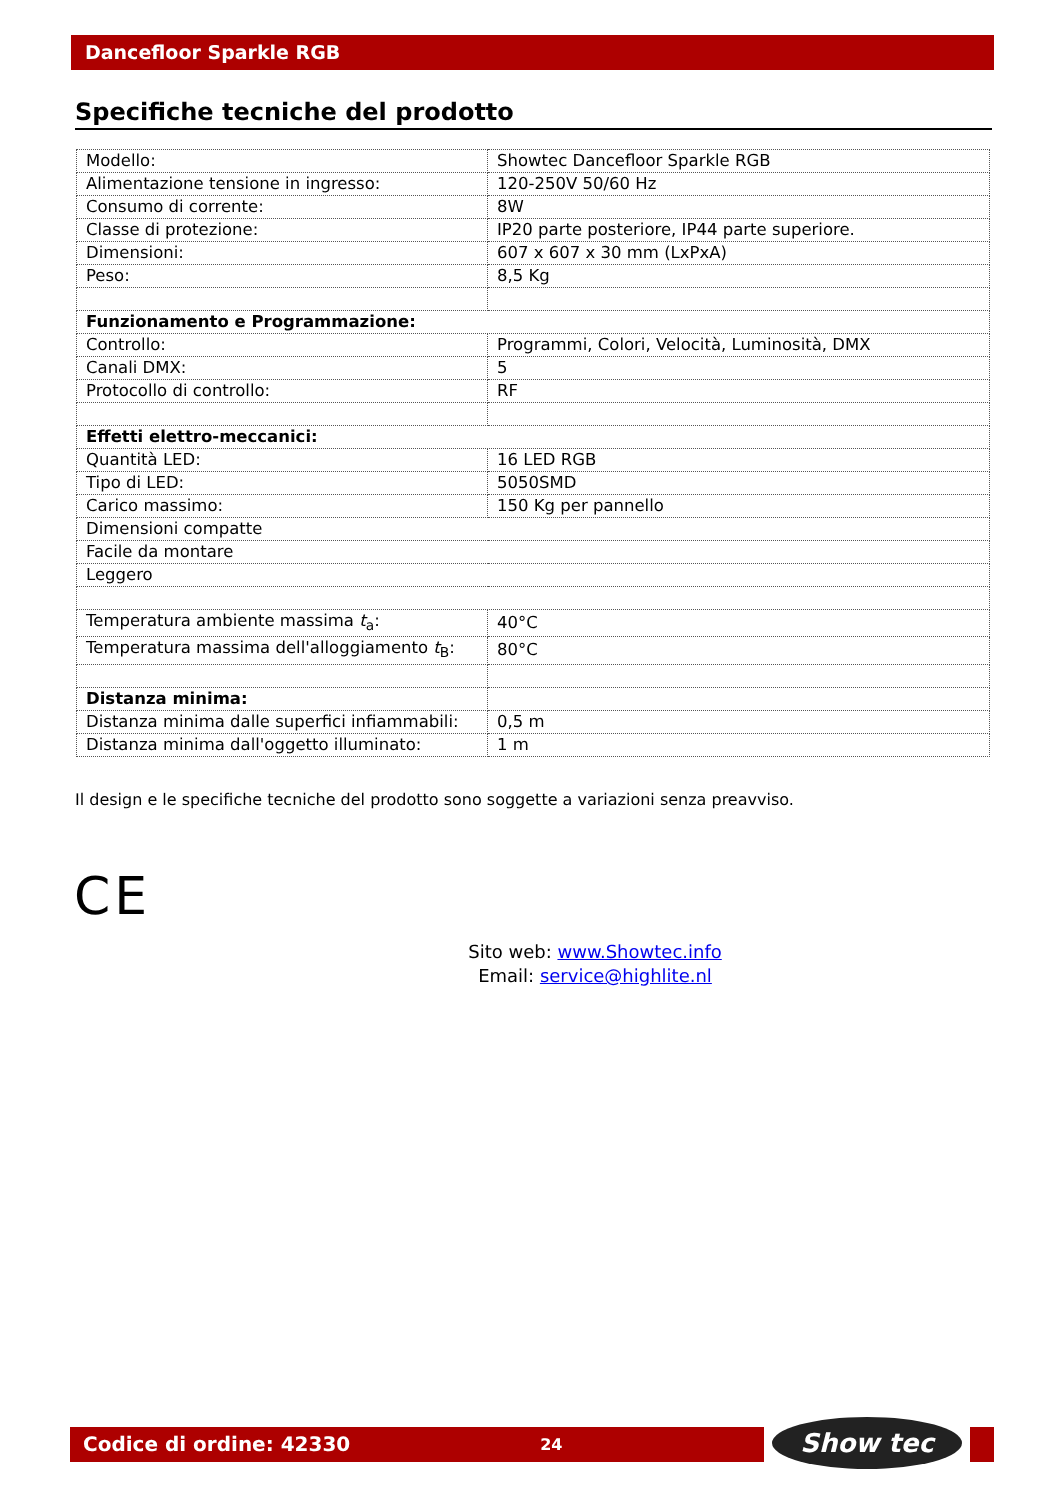Dancefloor Sparkle RGB
Specifiche tecniche del prodotto
| Modello: | Showtec Dancefloor Sparkle RGB |
| Alimentazione tensione in ingresso: | 120-250V 50/60 Hz |
| Consumo di corrente: | 8W |
| Classe di protezione: | IP20 parte posteriore, IP44 parte superiore. |
| Dimensioni: | 607 x 607 x 30 mm (LxPxA) |
| Peso: | 8,5 Kg |
| Funzionamento e Programmazione: | |
| Controllo: | Programmi, Colori, Velocità, Luminosità, DMX |
| Canali DMX: | 5 |
| Protocollo di controllo: | RF |
| Effetti elettro-meccanici: | |
| Quantità LED: | 16 LED RGB |
| Tipo di LED: | 5050SMD |
| Carico massimo: | 150 Kg per pannello |
| Dimensioni compatte | |
| Facile da montare | |
| Leggero | |
| Temperatura ambiente massima t<sub>a</sub>: | 40°C |
| Temperatura massima dell'alloggiamento t<sub>B</sub>: | 80°C |
| Distanza minima: | |
| Distanza minima dalle superfici infiammabili: | 0,5 m |
| Distanza minima dall'oggetto illuminato: | 1 m |
Il design e le specifiche tecniche del prodotto sono soggette a variazioni senza preavviso.
CE
Sito web: www.Showtec.info
Email: service@highlite.nl
Codice di ordine: 42330 24 Show tec